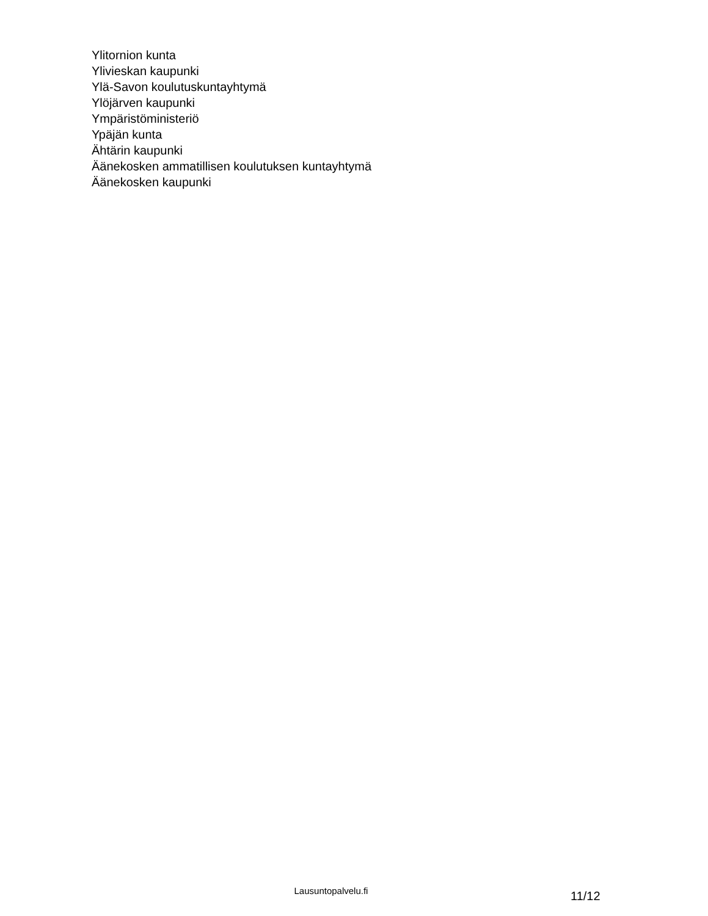Ylitornion kunta
Ylivieskan kaupunki
Ylä-Savon koulutuskuntayhtymä
Ylöjärven kaupunki
Ympäristöministeriö
Ypäjän kunta
Ähtärin kaupunki
Äänekosken ammatillisen koulutuksen kuntayhtymä
Äänekosken kaupunki
Lausuntopalvelu.fi
11/12